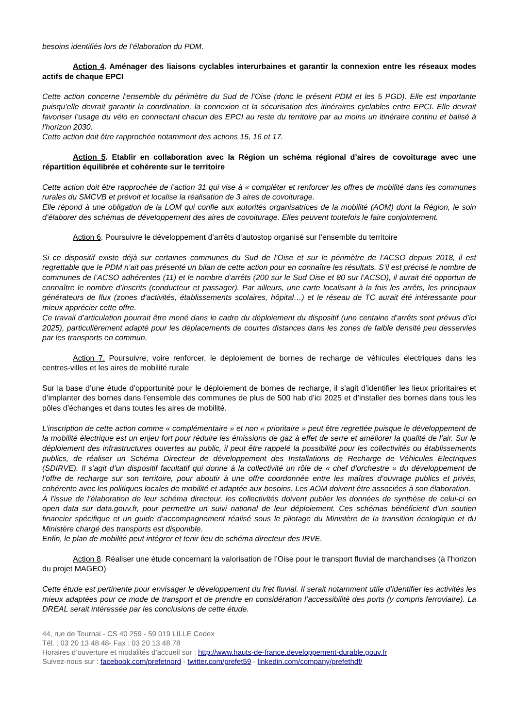besoins identifiés lors de l’élaboration du PDM.
Action 4. Aménager des liaisons cyclables interurbaines et garantir la connexion entre les réseaux modes actifs de chaque EPCI
Cette action concerne l’ensemble du périmètre du Sud de l’Oise (donc le présent PDM et les 5 PGD). Elle est importante puisqu’elle devrait garantir la coordination, la connexion et la sécurisation des itinéraires cyclables entre EPCI. Elle devrait favoriser l’usage du vélo en connectant chacun des EPCI au reste du territoire par au moins un itinéraire continu et balisé à l’horizon 2030.
Cette action doit être rapprochée notamment des actions 15, 16 et 17.
Action 5. Etablir en collaboration avec la Région un schéma régional d’aires de covoiturage avec une répartition équilibrée et cohérente sur le territoire
Cette action doit être rapprochée de l’action 31 qui vise à « compléter et renforcer les offres de mobilité dans les communes rurales du SMCVB et prévoit et localise la réalisation de 3 aires de covoiturage.
Elle répond à une obligation de la LOM qui confie aux autorités organisatrices de la mobilité (AOM) dont la Région, le soin d’élaborer des schémas de développement des aires de covoiturage. Elles peuvent toutefois le faire conjointement.
Action 6. Poursuivre le développement d’arrêts d’autostop organisé sur l’ensemble du territoire
Si ce dispositif existe déjà sur certaines communes du Sud de l’Oise et sur le périmètre de l’ACSO depuis 2018, il est regrettable que le PDM n’ait pas présenté un bilan de cette action pour en connaître les résultats. S’il est précisé le nombre de communes de l’ACSO adhérentes (11) et le nombre d’arrêts (200 sur le Sud Oise et 80 sur l’ACSO), il aurait été opportun de connaître le nombre d’inscrits (conducteur et passager). Par ailleurs, une carte localisant à la fois les arrêts, les principaux générateurs de flux (zones d’activités, établissements scolaires, hôpital…) et le réseau de TC aurait été intéressante pour mieux apprécier cette offre.
Ce travail d’articulation pourrait être mené dans le cadre du déploiement du dispositif (une centaine d’arrêts sont prévus d’ici 2025), particulièrement adapté pour les déplacements de courtes distances dans les zones de faible densité peu desservies par les transports en commun.
Action 7. Poursuivre, voire renforcer, le déploiement de bornes de recharge de véhicules électriques dans les centres-villes et les aires de mobilité rurale
Sur la base d’une étude d’opportunité pour le déploiement de bornes de recharge, il s’agit d’identifier les lieux prioritaires et d’implanter des bornes dans l’ensemble des communes de plus de 500 hab d’ici 2025 et d’installer des bornes dans tous les pôles d’échanges et dans toutes les aires de mobilité.
L’inscription de cette action comme « complémentaire » et non « prioritaire » peut être regrettée puisque le développement de la mobilité électrique est un enjeu fort pour réduire les émissions de gaz à effet de serre et améliorer la qualité de l’air. Sur le déploiement des infrastructures ouvertes au public, il peut être rappelé la possibilité pour les collectivités ou établissements publics, de réaliser un Schéma Directeur de développement des Installations de Recharge de Véhicules Electriques (SDIRVE). Il s’agit d’un dispositif facultatif qui donne à la collectivité un rôle de « chef d’orchestre » du développement de l’offre de recharge sur son territoire, pour aboutir à une offre coordonnée entre les maîtres d’ouvrage publics et privés, cohérente avec les politiques locales de mobilité et adaptée aux besoins. Les AOM doivent être associées à son élaboration.
À l’issue de l’élaboration de leur schéma directeur, les collectivités doivent publier les données de synthèse de celui-ci en open data sur data.gouv.fr, pour permettre un suivi national de leur déploiement. Ces schémas bénéficient d’un soutien financier spécifique et un guide d’accompagnement réalisé sous le pilotage du Ministère de la transition écologique et du Ministère chargé des transports est disponible.
Enfin, le plan de mobilité peut intégrer et tenir lieu de schéma directeur des IRVE.
Action 8. Réaliser une étude concernant la valorisation de l’Oise pour le transport fluvial de marchandises (à l’horizon du projet MAGEO)
Cette étude est pertinente pour envisager le développement du fret fluvial. Il serait notamment utile d’identifier les activités les mieux adaptées pour ce mode de transport et de prendre en considération l’accessibilité des ports (y compris ferroviaire). La DREAL serait intéressée par les conclusions de cette étude.
44, rue de Tournai - CS 40 259 - 59 019 LILLE Cedex
Tél. : 03 20 13 48 48- Fax : 03 20 13 48 78
Horaires d’ouverture et modalités d’accueil sur : http://www.hauts-de-france.developpement-durable.gouv.fr
Suivez-nous sur : facebook.com/prefetnord - twitter.com/prefet59 - linkedin.com/company/prefethdf/